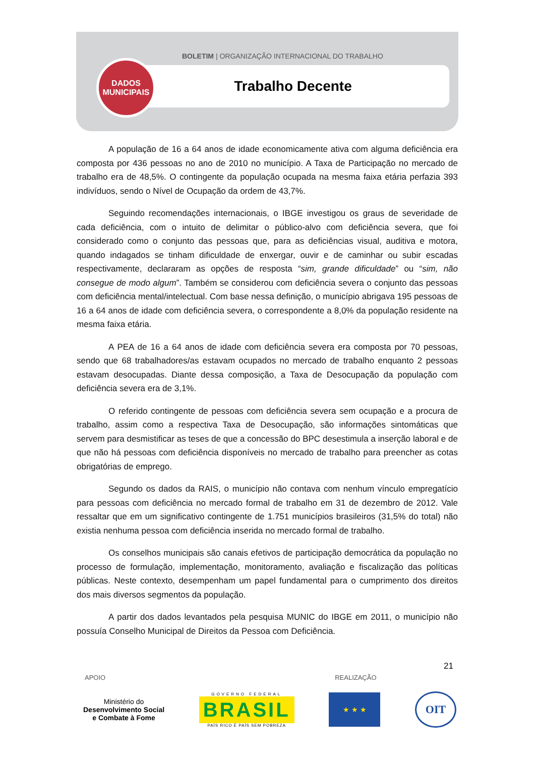BOLETIM | ORGANIZAÇÃO INTERNACIONAL DO TRABALHO
Trabalho Decente
DADOS
MUNICIPAIS
A população de 16 a 64 anos de idade economicamente ativa com alguma deficiência era composta por 436 pessoas no ano de 2010 no município. A Taxa de Participação no mercado de trabalho era de 48,5%. O contingente da população ocupada na mesma faixa etária perfazia 393 indivíduos, sendo o Nível de Ocupação da ordem de 43,7%.
Seguindo recomendações internacionais, o IBGE investigou os graus de severidade de cada deficiência, com o intuito de delimitar o público-alvo com deficiência severa, que foi considerado como o conjunto das pessoas que, para as deficiências visual, auditiva e motora, quando indagados se tinham dificuldade de enxergar, ouvir e de caminhar ou subir escadas respectivamente, declararam as opções de resposta “sim, grande dificuldade” ou “sim, não consegue de modo algum”. Também se considerou com deficiência severa o conjunto das pessoas com deficiência mental/intelectual. Com base nessa definição, o município abrigava 195 pessoas de 16 a 64 anos de idade com deficiência severa, o correspondente a 8,0% da população residente na mesma faixa etária.
A PEA de 16 a 64 anos de idade com deficiência severa era composta por 70 pessoas, sendo que 68 trabalhadores/as estavam ocupados no mercado de trabalho enquanto 2 pessoas estavam desocupadas. Diante dessa composição, a Taxa de Desocupação da população com deficiência severa era de 3,1%.
O referido contingente de pessoas com deficiência severa sem ocupação e a procura de trabalho, assim como a respectiva Taxa de Desocupação, são informações sintomáticas que servem para desmistificar as teses de que a concessão do BPC desestimula a inserção laboral e de que não há pessoas com deficiência disponíveis no mercado de trabalho para preencher as cotas obrigatórias de emprego.
Segundo os dados da RAIS, o município não contava com nenhum vínculo empregatício para pessoas com deficiência no mercado formal de trabalho em 31 de dezembro de 2012. Vale ressaltar que em um significativo contingente de 1.751 municípios brasileiros (31,5% do total) não existia nenhuma pessoa com deficiência inserida no mercado formal de trabalho.
Os conselhos municipais são canais efetivos de participação democrática da população no processo de formulação, implementação, monitoramento, avaliação e fiscalização das políticas públicas. Neste contexto, desempenham um papel fundamental para o cumprimento dos direitos dos mais diversos segmentos da população.
A partir dos dados levantados pela pesquisa MUNIC do IBGE em 2011, o município não possuía Conselho Municipal de Direitos da Pessoa com Deficiência.
21
APOIO REALIZAÇÃO
Ministério do
Desenvolvimento Social
e Combate à Fome
GOVERNO FEDERAL
BRASIL
PAÍS RICO É PAÍS SEM POBREZA
★ ★ ★
OIT